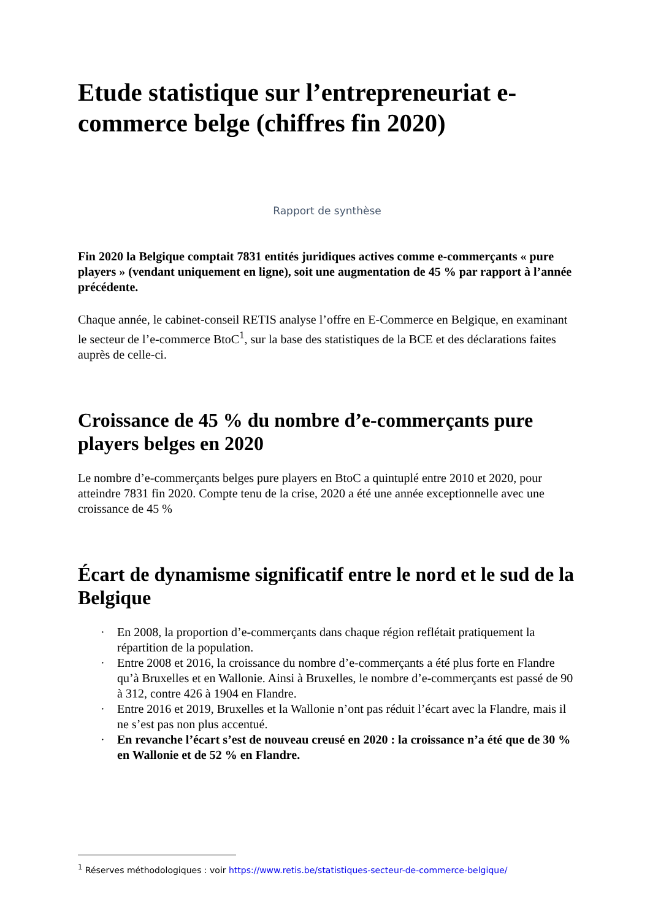Etude statistique sur l’entrepreneuriat e-commerce belge (chiffres fin 2020)
Rapport de synthèse
Fin 2020 la Belgique comptait 7831 entités juridiques actives comme e-commerçants « pure players » (vendant uniquement en ligne), soit une augmentation de 45 % par rapport à l’année précédente.
Chaque année, le cabinet-conseil RETIS analyse l’offre en E-Commerce en Belgique, en examinant le secteur de l’e-commerce BtoC<sup>1</sup>, sur la base des statistiques de la BCE et des déclarations faites auprès de celle-ci.
Croissance de 45 % du nombre d’e-commerçants pure players belges en 2020
Le nombre d’e-commerçants belges pure players en BtoC a quintuplé entre 2010 et 2020, pour atteindre 7831 fin 2020. Compte tenu de la crise, 2020 a été une année exceptionnelle avec une croissance de 45 %
Écart de dynamisme significatif entre le nord et le sud de la Belgique
· En 2008, la proportion d’e-commerçants dans chaque région reflétait pratiquement la répartition de la population.
· Entre 2008 et 2016, la croissance du nombre d’e-commerçants a été plus forte en Flandre qu’à Bruxelles et en Wallonie. Ainsi à Bruxelles, le nombre d’e-commerçants est passé de 90 à 312, contre 426 à 1904 en Flandre.
· Entre 2016 et 2019, Bruxelles et la Wallonie n’ont pas réduit l’écart avec la Flandre, mais il ne s’est pas non plus accentué.
· En revanche l’écart s’est de nouveau creusé en 2020 : la croissance n’a été que de 30 % en Wallonie et de 52 % en Flandre.
<sup>1</sup> Réserves méthodologiques : voir https://www.retis.be/statistiques-secteur-de-commerce-belgique/